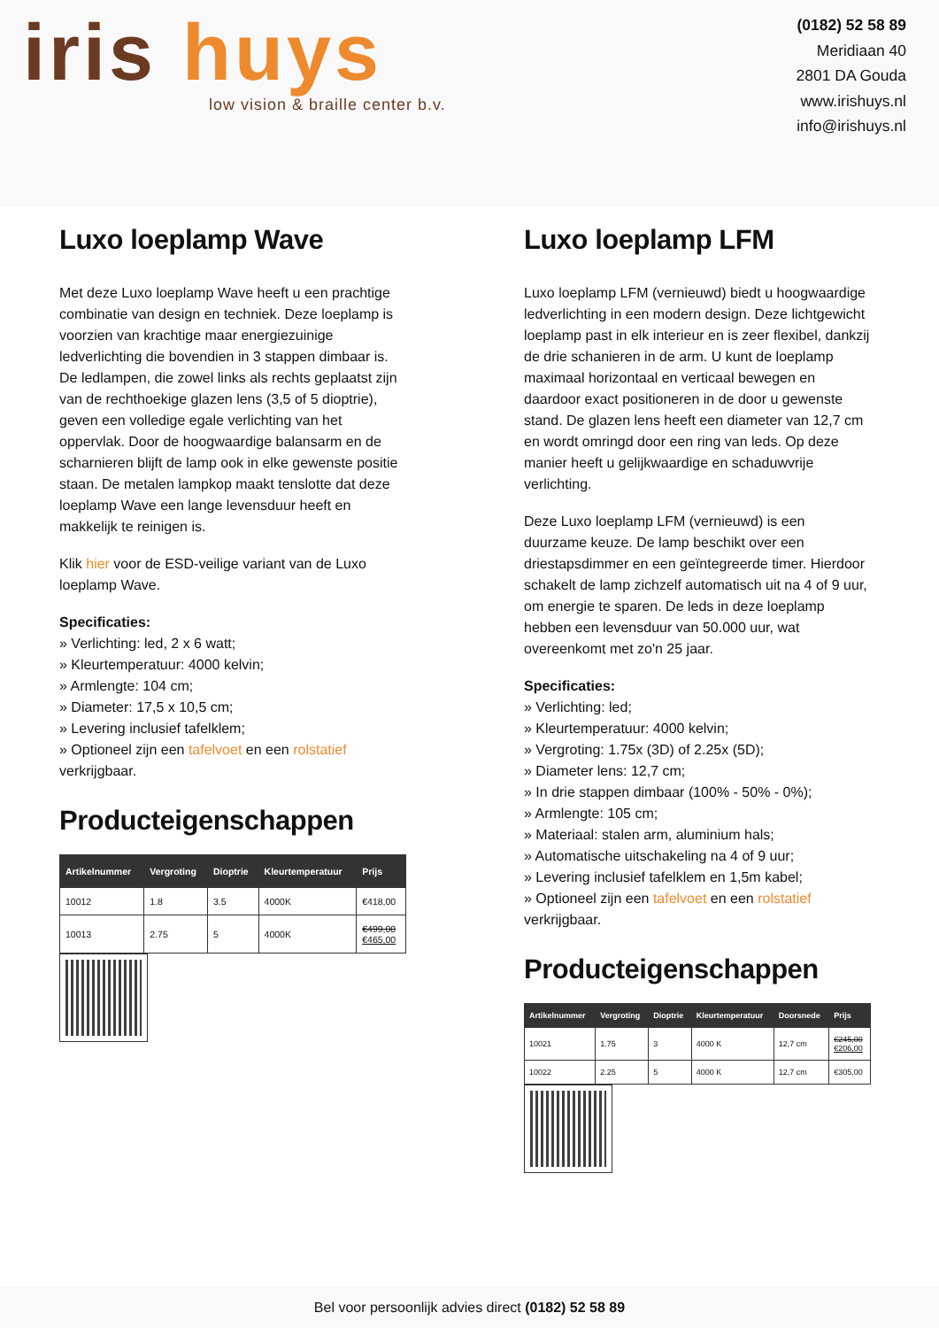iris huys
low vision & braille center b.v.
(0182) 52 58 89
Meridiaan 40
2801 DA Gouda
www.irishuys.nl
info@irishuys.nl
Luxo loeplamp Wave
Met deze Luxo loeplamp Wave heeft u een prachtige combinatie van design en techniek. Deze loeplamp is voorzien van krachtige maar energiezuinige ledverlichting die bovendien in 3 stappen dimbaar is. De ledlampen, die zowel links als rechts geplaatst zijn van de rechthoekige glazen lens (3,5 of 5 dioptrie), geven een volledige egale verlichting van het oppervlak. Door de hoogwaardige balansarm en de scharnieren blijft de lamp ook in elke gewenste positie staan. De metalen lampkop maakt tenslotte dat deze loeplamp Wave een lange levensduur heeft en makkelijk te reinigen is.
Klik hier voor de ESD-veilige variant van de Luxo loeplamp Wave.
Specificaties:
» Verlichting: led, 2 x 6 watt;
» Kleurtemperatuur: 4000 kelvin;
» Armlengte: 104 cm;
» Diameter: 17,5 x 10,5 cm;
» Levering inclusief tafelklem;
» Optioneel zijn een tafelvoet en een rolstatief verkrijgbaar.
Producteigenschappen
| Artikelnummer | Vergroting | Dioptrie | Kleurtemperatuur | Prijs |
| --- | --- | --- | --- | --- |
| 10012 | 1.8 | 3.5 | 4000K | €418,00 |
| 10013 | 2.75 | 5 | 4000K | €499,00 €465,00 |
Luxo loeplamp LFM
Luxo loeplamp LFM (vernieuwd) biedt u hoogwaardige ledverlichting in een modern design. Deze lichtgewicht loeplamp past in elk interieur en is zeer flexibel, dankzij de drie schanieren in de arm. U kunt de loeplamp maximaal horizontaal en verticaal bewegen en daardoor exact positioneren in de door u gewenste stand. De glazen lens heeft een diameter van 12,7 cm en wordt omringd door een ring van leds. Op deze manier heeft u gelijkwaardige en schaduwvrije verlichting.
Deze Luxo loeplamp LFM (vernieuwd) is een duurzame keuze. De lamp beschikt over een driestapsdimmer en een geïntegreerde timer. Hierdoor schakelt de lamp zichzelf automatisch uit na 4 of 9 uur, om energie te sparen. De leds in deze loeplamp hebben een levensduur van 50.000 uur, wat overeenkomt met zo'n 25 jaar.
Specificaties:
» Verlichting: led;
» Kleurtemperatuur: 4000 kelvin;
» Vergroting: 1.75x (3D) of 2.25x (5D);
» Diameter lens: 12,7 cm;
» In drie stappen dimbaar (100% - 50% - 0%);
» Armlengte: 105 cm;
» Materiaal: stalen arm, aluminium hals;
» Automatische uitschakeling na 4 of 9 uur;
» Levering inclusief tafelklem en 1,5m kabel;
» Optioneel zijn een tafelvoet en een rolstatief verkrijgbaar.
Producteigenschappen
| Artikelnummer | Vergroting | Dioptrie | Kleurtemperatuur | Doorsnede | Prijs |
| --- | --- | --- | --- | --- | --- |
| 10021 | 1.75 | 3 | 4000 K | 12,7 cm | €245,00 €206,00 |
| 10022 | 2.25 | 5 | 4000 K | 12,7 cm | €305,00 |
Bel voor persoonlijk advies direct (0182) 52 58 89